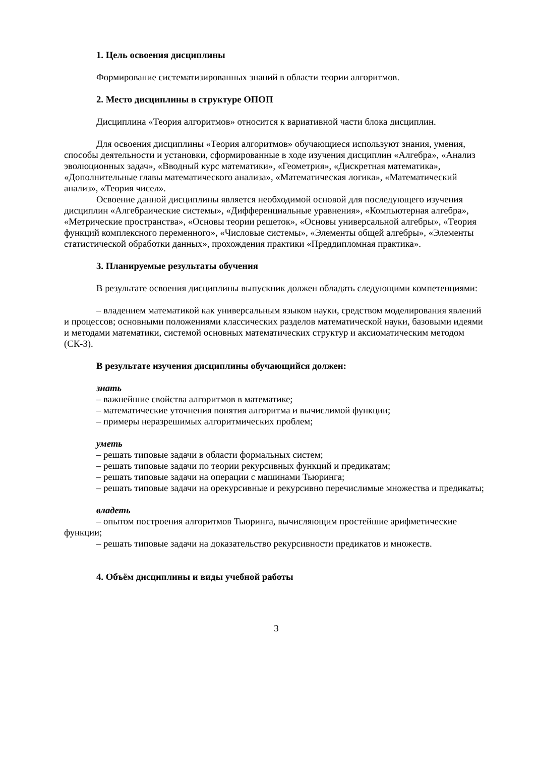1. Цель освоения дисциплины
Формирование систематизированных знаний в области теории алгоритмов.
2. Место дисциплины в структуре ОПОП
Дисциплина «Теория алгоритмов» относится к вариативной части блока дисциплин.
Для освоения дисциплины «Теория алгоритмов» обучающиеся используют знания, умения, способы деятельности и установки, сформированные в ходе изучения дисциплин «Алгебра», «Анализ эволюционных задач», «Вводный курс математики», «Геометрия», «Дискретная математика», «Дополнительные главы математического анализа», «Математическая логика», «Математический анализ», «Теория чисел».
Освоение данной дисциплины является необходимой основой для последующего изучения дисциплин «Алгебраические системы», «Дифференциальные уравнения», «Компьютерная алгебра», «Метрические пространства», «Основы теории решеток», «Основы универсальной алгебры», «Теория функций комплексного переменного», «Числовые системы», «Элементы общей алгебры», «Элементы статистической обработки данных», прохождения практики «Преддипломная практика».
3. Планируемые результаты обучения
В результате освоения дисциплины выпускник должен обладать следующими компетенциями:
– владением математикой как универсальным языком науки, средством моделирования явлений и процессов; основными положениями классических разделов математической науки, базовыми идеями и методами математики, системой основных математических структур и аксиоматическим методом (СК-3).
В результате изучения дисциплины обучающийся должен:
знать
– важнейшие свойства алгоритмов в математике;
– математические уточнения понятия алгоритма и вычислимой функции;
– примеры неразрешимых алгоритмических проблем;
уметь
– решать типовые задачи в области формальных систем;
– решать типовые задачи по теории рекурсивных функций и предикатам;
– решать типовые задачи на операции с машинами Тьюринга;
– решать типовые задачи на орекурсивные и рекурсивно перечислимые множества и предикаты;
владеть
– опытом построения алгоритмов Тьюринга, вычисляющим простейшие арифметические функции;
– решать типовые задачи на доказательство рекурсивности предикатов и множеств.
4. Объём дисциплины и виды учебной работы
3